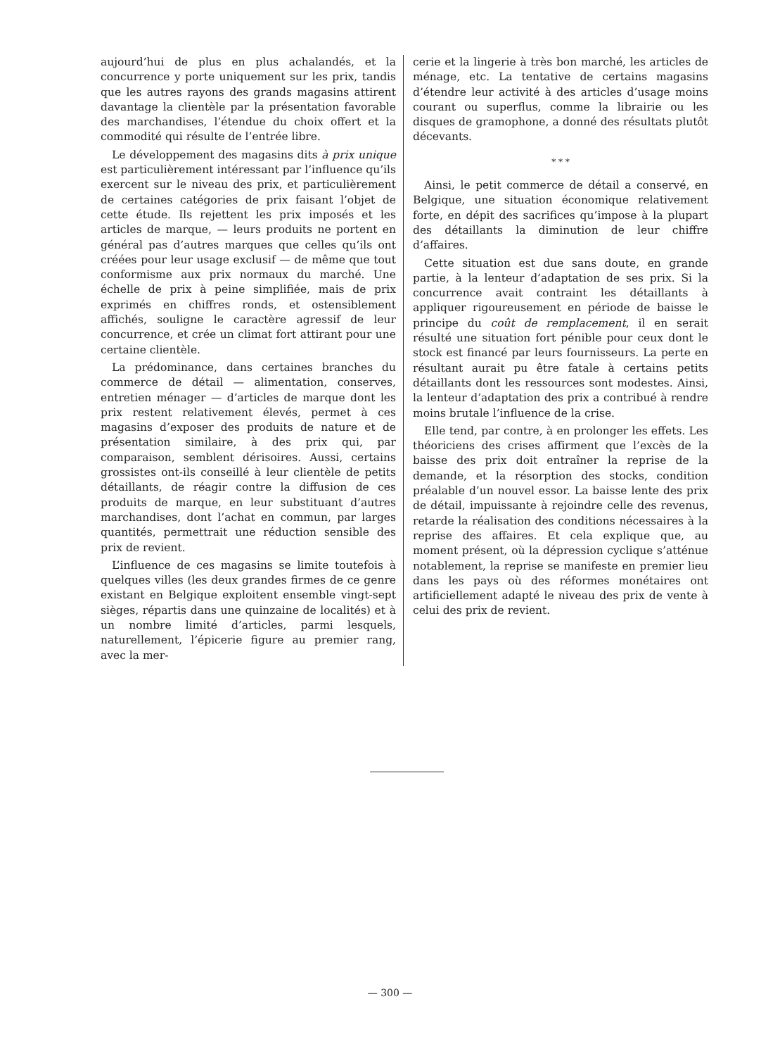aujourd’hui de plus en plus achalandés, et la concurrence y porte uniquement sur les prix, tandis que les autres rayons des grands magasins attirent davantage la clientèle par la présentation favorable des marchandises, l’étendue du choix offert et la commodité qui résulte de l’entrée libre.
Le développement des magasins dits à prix unique est particulièrement intéressant par l’influence qu’ils exercent sur le niveau des prix, et particulièrement de certaines catégories de prix faisant l’objet de cette étude. Ils rejettent les prix imposés et les articles de marque, — leurs produits ne portent en général pas d’autres marques que celles qu’ils ont créées pour leur usage exclusif — de même que tout conformisme aux prix normaux du marché. Une échelle de prix à peine simplifiée, mais de prix exprimés en chiffres ronds, et ostensiblement affichés, souligne le caractère agressif de leur concurrence, et crée un climat fort attirant pour une certaine clientèle.
La prédominance, dans certaines branches du commerce de détail — alimentation, conserves, entretien ménager — d’articles de marque dont les prix restent relativement élevés, permet à ces magasins d’exposer des produits de nature et de présentation similaire, à des prix qui, par comparaison, semblent dérisoires. Aussi, certains grossistes ont-ils conseillé à leur clientèle de petits détaillants, de réagir contre la diffusion de ces produits de marque, en leur substituant d’autres marchandises, dont l’achat en commun, par larges quantités, permettrait une réduction sensible des prix de revient.
L’influence de ces magasins se limite toutefois à quelques villes (les deux grandes firmes de ce genre existant en Belgique exploitent ensemble vingt-sept sièges, répartis dans une quinzaine de localités) et à un nombre limité d’articles, parmi lesquels, naturellement, l’épicerie figure au premier rang, avec la mer-
cerie et la lingerie à très bon marché, les articles de ménage, etc. La tentative de certains magasins d’étendre leur activité à des articles d’usage moins courant ou superflus, comme la librairie ou les disques de gramophone, a donné des résultats plutôt décevants.
* * *
Ainsi, le petit commerce de détail a conservé, en Belgique, une situation économique relativement forte, en dépit des sacrifices qu’impose à la plupart des détaillants la diminution de leur chiffre d’affaires.
Cette situation est due sans doute, en grande partie, à la lenteur d’adaptation de ses prix. Si la concurrence avait contraint les détaillants à appliquer rigoureusement en période de baisse le principe du coût de remplacement, il en serait résulté une situation fort pénible pour ceux dont le stock est financé par leurs fournisseurs. La perte en résultant aurait pu être fatale à certains petits détaillants dont les ressources sont modestes. Ainsi, la lenteur d’adaptation des prix a contribué à rendre moins brutale l’influence de la crise.
Elle tend, par contre, à en prolonger les effets. Les théoriciens des crises affirment que l’excès de la baisse des prix doit entraîner la reprise de la demande, et la résorption des stocks, condition préalable d’un nouvel essor. La baisse lente des prix de détail, impuissante à rejoindre celle des revenus, retarde la réalisation des conditions nécessaires à la reprise des affaires. Et cela explique que, au moment présent, où la dépression cyclique s’atténue notablement, la reprise se manifeste en premier lieu dans les pays où des réformes monétaires ont artificiellement adapté le niveau des prix de vente à celui des prix de revient.
— 300 —